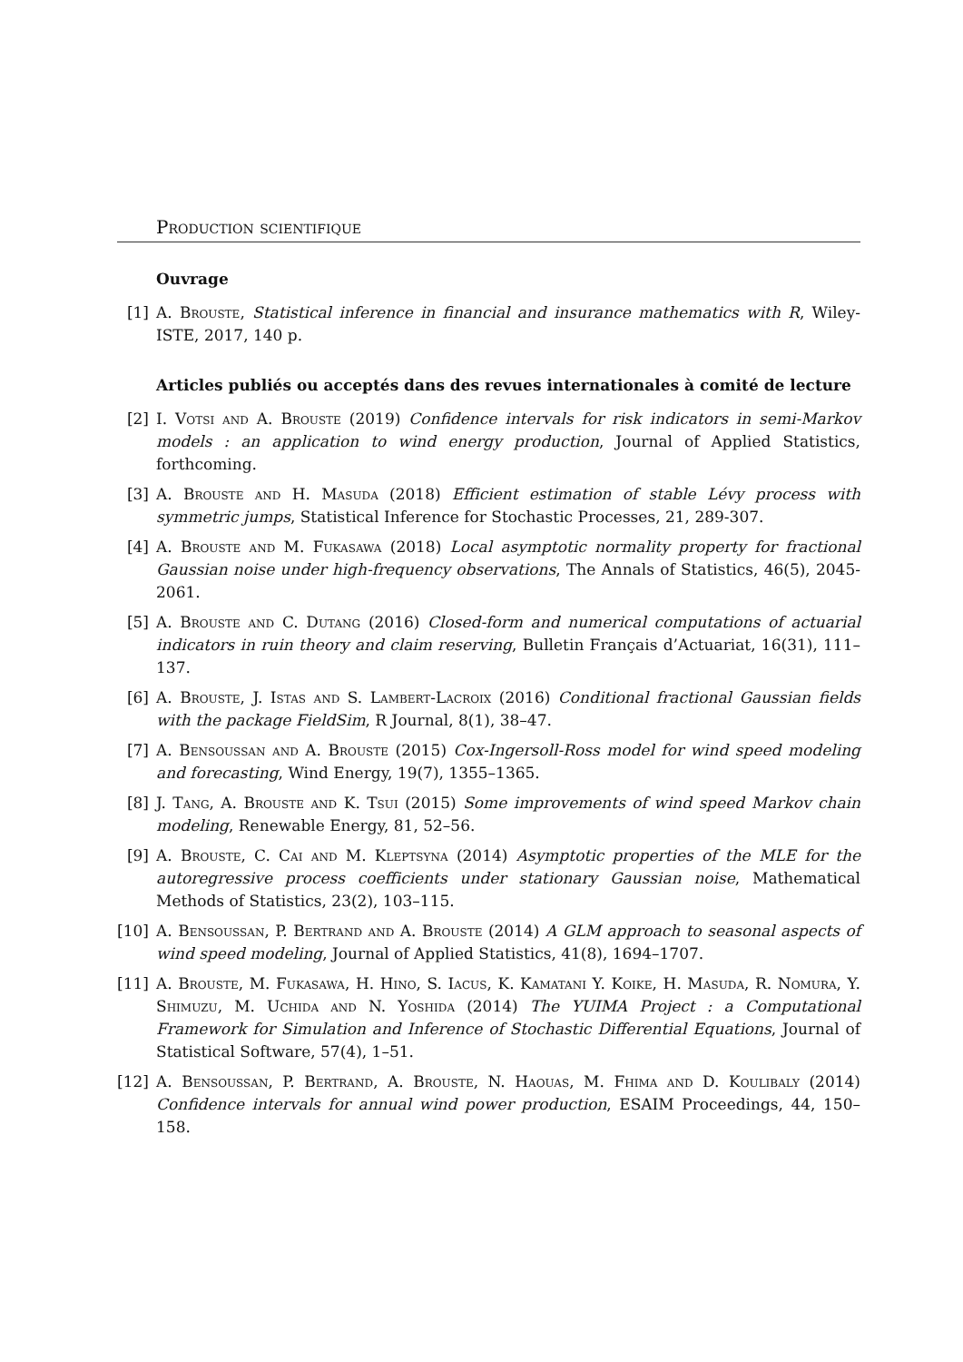Production scientifique
Ouvrage
[1] A. Brouste, Statistical inference in financial and insurance mathematics with R, Wiley-ISTE, 2017, 140 p.
Articles publiés ou acceptés dans des revues internationales à comité de lecture
[2] I. Votsi and A. Brouste (2019) Confidence intervals for risk indicators in semi-Markov models : an application to wind energy production, Journal of Applied Statistics, forthcoming.
[3] A. Brouste and H. Masuda (2018) Efficient estimation of stable Lévy process with symmetric jumps, Statistical Inference for Stochastic Processes, 21, 289-307.
[4] A. Brouste and M. Fukasawa (2018) Local asymptotic normality property for fractional Gaussian noise under high-frequency observations, The Annals of Statistics, 46(5), 2045-2061.
[5] A. Brouste and C. Dutang (2016) Closed-form and numerical computations of actuarial indicators in ruin theory and claim reserving, Bulletin Français d’Actuariat, 16(31), 111–137.
[6] A. Brouste, J. Istas and S. Lambert-Lacroix (2016) Conditional fractional Gaussian fields with the package FieldSim, R Journal, 8(1), 38–47.
[7] A. Bensoussan and A. Brouste (2015) Cox-Ingersoll-Ross model for wind speed modeling and forecasting, Wind Energy, 19(7), 1355–1365.
[8] J. Tang, A. Brouste and K. Tsui (2015) Some improvements of wind speed Markov chain modeling, Renewable Energy, 81, 52–56.
[9] A. Brouste, C. Cai and M. Kleptsyna (2014) Asymptotic properties of the MLE for the autoregressive process coefficients under stationary Gaussian noise, Mathematical Methods of Statistics, 23(2), 103–115.
[10] A. Bensoussan, P. Bertrand and A. Brouste (2014) A GLM approach to seasonal aspects of wind speed modeling, Journal of Applied Statistics, 41(8), 1694–1707.
[11] A. Brouste, M. Fukasawa, H. Hino, S. Iacus, K. Kamatani Y. Koike, H. Masuda, R. Nomura, Y. Shimuzu, M. Uchida and N. Yoshida (2014) The YUIMA Project : a Computational Framework for Simulation and Inference of Stochastic Differential Equations, Journal of Statistical Software, 57(4), 1–51.
[12] A. Bensoussan, P. Bertrand, A. Brouste, N. Haouas, M. Fhima and D. Koulibaly (2014) Confidence intervals for annual wind power production, ESAIM Proceedings, 44, 150–158.